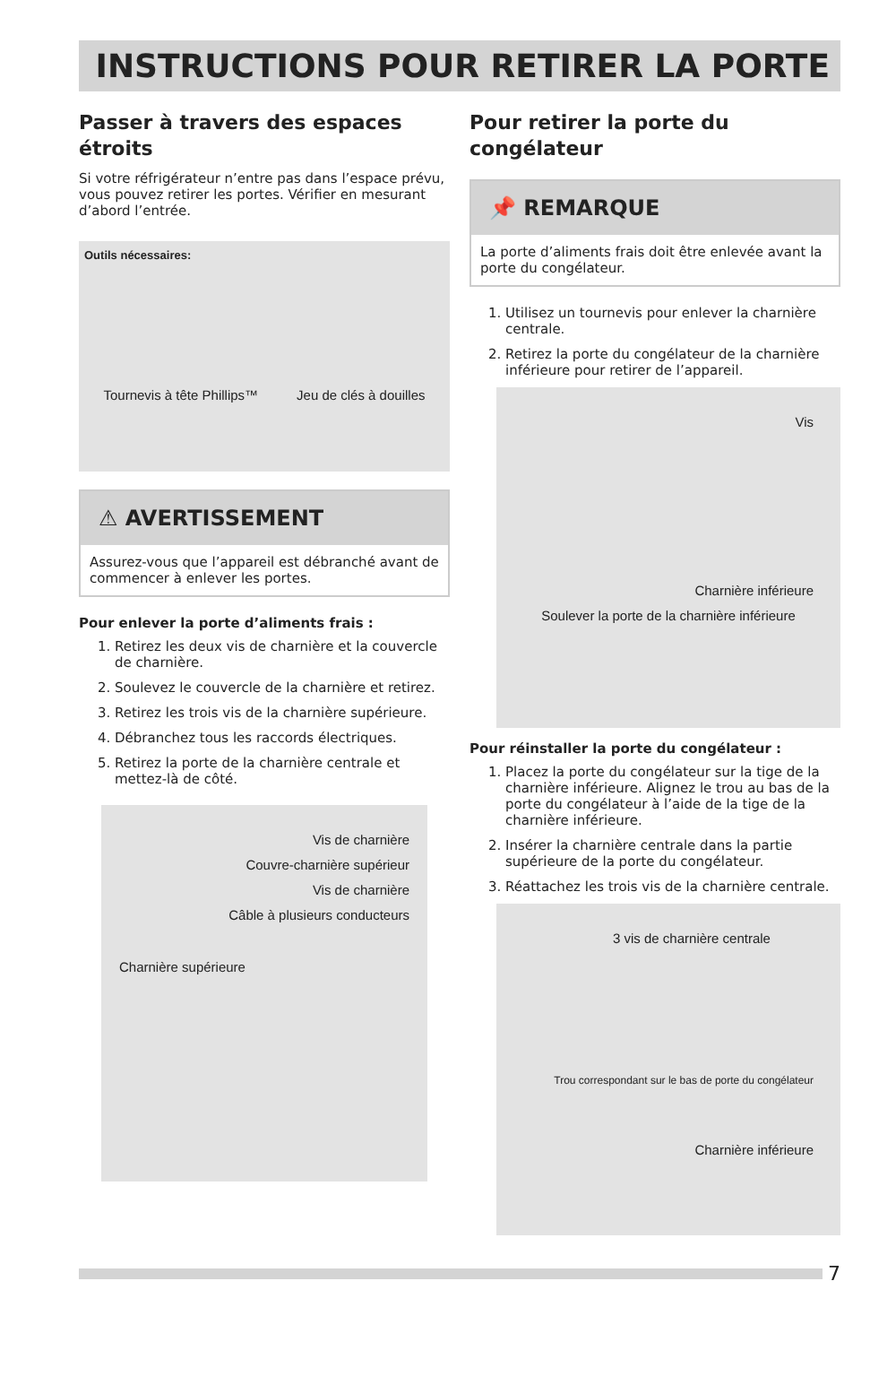INSTRUCTIONS POUR RETIRER LA PORTE
Passer à travers des espaces étroits
Si votre réfrigérateur n’entre pas dans l’espace prévu, vous pouvez retirer les portes. Vérifier en mesurant d’abord l’entrée.
Outils nécessaires:
Tournevis à tête Phillips™ Jeu de clés à douilles
⚠ AVERTISSEMENT
Assurez-vous que l’appareil est débranché avant de commencer à enlever les portes.
Pour enlever la porte d’aliments frais :
1. Retirez les deux vis de charnière et la couvercle de charnière.
2. Soulevez le couvercle de la charnière et retirez.
3. Retirez les trois vis de la charnière supérieure.
4. Débranchez tous les raccords électriques.
5. Retirez la porte de la charnière centrale et mettez-là de côté.
Vis de charnière
Couvre-charnière supérieur
Vis de charnière
Câble à plusieurs conducteurs
Charnière supérieure
Pour retirer la porte du congélateur
📌 REMARQUE
La porte d’aliments frais doit être enlevée avant la porte du congélateur.
1. Utilisez un tournevis pour enlever la charnière centrale.
2. Retirez la porte du congélateur de la charnière inférieure pour retirer de l’appareil.
Vis
Charnière inférieure
Soulever la porte de la charnière inférieure
Pour réinstaller la porte du congélateur :
1. Placez la porte du congélateur sur la tige de la charnière inférieure. Alignez le trou au bas de la porte du congélateur à l’aide de la tige de la charnière inférieure.
2. Insérer la charnière centrale dans la partie supérieure de la porte du congélateur.
3. Réattachez les trois vis de la charnière centrale.
3 vis de charnière centrale
Trou correspondant sur le bas de porte du congélateur
Charnière inférieure
7